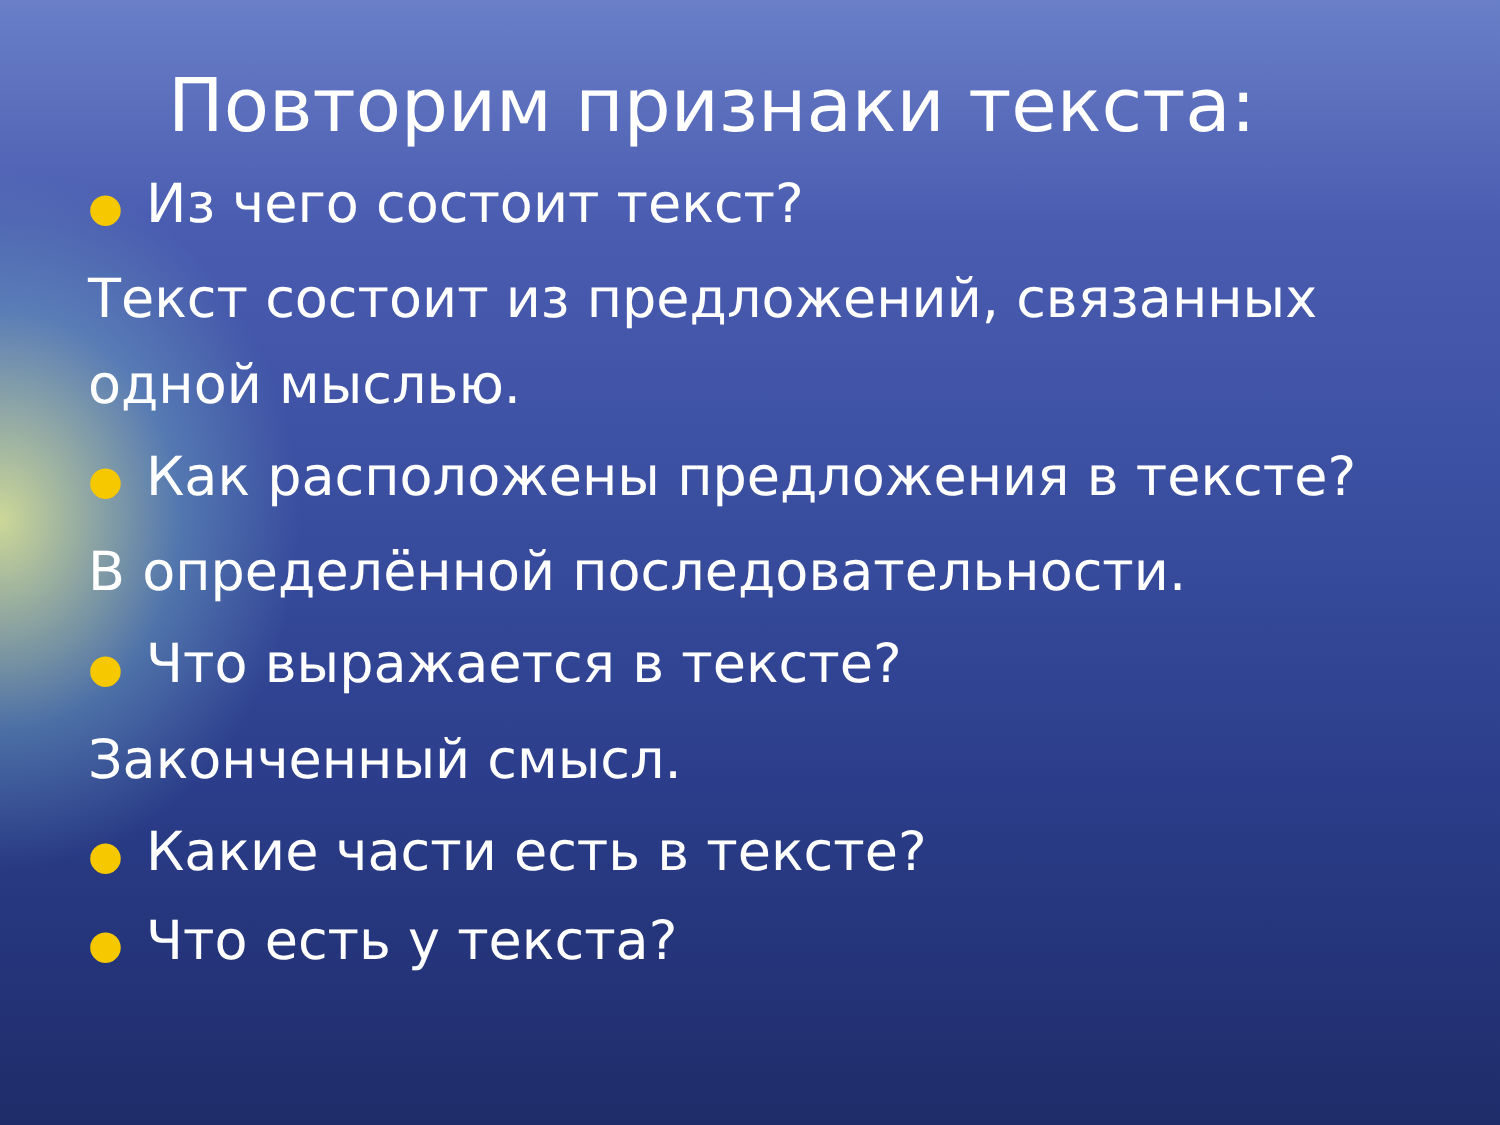Повторим признаки текста:
● Из чего состоит текст?
Текст состоит из предложений, связанных одной мыслью.
● Как расположены предложения в тексте?
В определённой последовательности.
● Что выражается в тексте?
Законченный смысл.
● Какие части есть в тексте?
● Что есть у текста?